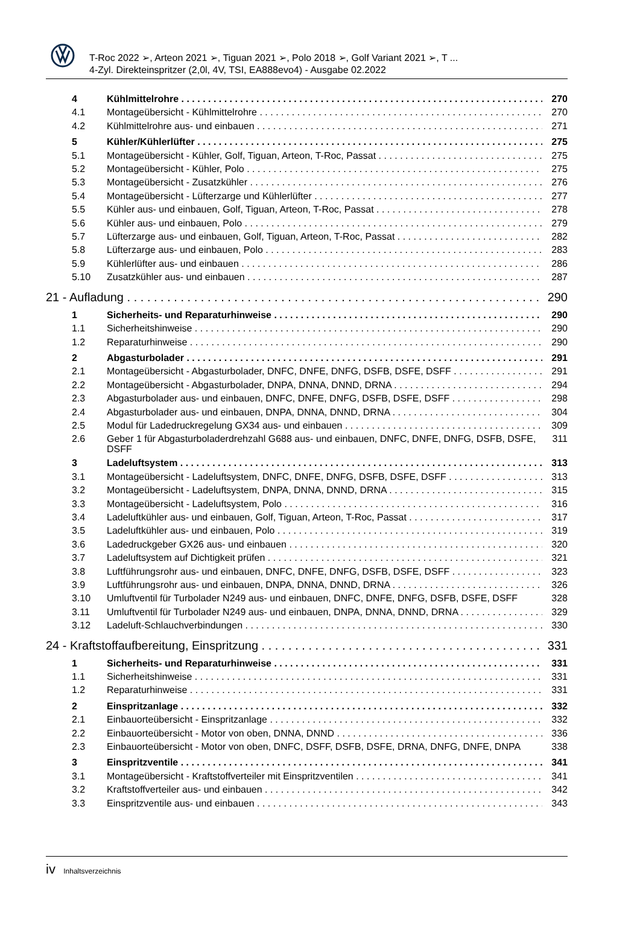T-Roc 2022 ➢, Arteon 2021 ➢, Tiguan 2021 ➢, Polo 2018 ➢, Golf Variant 2021 ➢, T ...
4-Zyl. Direkteinspritzer (2,0l, 4V, TSI, EA888evo4) - Ausgabe 02.2022
4 Kühlmittelrohre 270
4.1 Montageübersicht - Kühlmittelrohre 270
4.2 Kühlmittelrohre aus- und einbauen 271
5 Kühler/Kühlerlüfter 275
5.1 Montageübersicht - Kühler, Golf, Tiguan, Arteon, T-Roc, Passat 275
5.2 Montageübersicht - Kühler, Polo 275
5.3 Montageübersicht - Zusatzkühler 276
5.4 Montageübersicht - Lüfterzarge und Kühlerlüfter 277
5.5 Kühler aus- und einbauen, Golf, Tiguan, Arteon, T-Roc, Passat 278
5.6 Kühler aus- und einbauen, Polo 279
5.7 Lüfterzarge aus- und einbauen, Golf, Tiguan, Arteon, T-Roc, Passat 282
5.8 Lüfterzarge aus- und einbauen, Polo 283
5.9 Kühlerlüfter aus- und einbauen 286
5.10 Zusatzkühler aus- und einbauen 287
21 - Aufladung 290
1 Sicherheits- und Reparaturhinweise 290
1.1 Sicherheitshinweise 290
1.2 Reparaturhinweise 290
2 Abgasturbolader 291
2.1 Montageübersicht - Abgasturbolader, DNFC, DNFE, DNFG, DSFB, DSFE, DSFF 291
2.2 Montageübersicht - Abgasturbolader, DNPA, DNNA, DNND, DRNA 294
2.3 Abgasturbolader aus- und einbauen, DNFC, DNFE, DNFG, DSFB, DSFE, DSFF 298
2.4 Abgasturbolader aus- und einbauen, DNPA, DNNA, DNND, DRNA 304
2.5 Modul für Ladedruckregelung GX34 aus- und einbauen 309
2.6 Geber 1 für Abgasturboladerdrehzahl G688 aus- und einbauen, DNFC, DNFE, DNFG, DSFB, DSFE, DSFF 311
3 Ladeluftsystem 313
3.1 Montageübersicht - Ladeluftsystem, DNFC, DNFE, DNFG, DSFB, DSFE, DSFF 313
3.2 Montageübersicht - Ladeluftsystem, DNPA, DNNA, DNND, DRNA 315
3.3 Montageübersicht - Ladeluftsystem, Polo 316
3.4 Ladeluftkühler aus- und einbauen, Golf, Tiguan, Arteon, T-Roc, Passat 317
3.5 Ladeluftkühler aus- und einbauen, Polo 319
3.6 Ladedruckgeber GX26 aus- und einbauen 320
3.7 Ladeluftsystem auf Dichtigkeit prüfen 321
3.8 Luftführungsrohr aus- und einbauen, DNFC, DNFE, DNFG, DSFB, DSFE, DSFF 323
3.9 Luftführungsrohr aus- und einbauen, DNPA, DNNA, DNND, DRNA 326
3.10 Umluftventil für Turbolader N249 aus- und einbauen, DNFC, DNFE, DNFG, DSFB, DSFE, DSFF 328
3.11 Umluftventil für Turbolader N249 aus- und einbauen, DNPA, DNNA, DNND, DRNA 329
3.12 Ladeluft-Schlauchverbindungen 330
24 - Kraftstoffaufbereitung, Einspritzung 331
1 Sicherheits- und Reparaturhinweise 331
1.1 Sicherheitshinweise 331
1.2 Reparaturhinweise 331
2 Einspritzanlage 332
2.1 Einbauorteübersicht - Einspritzanlage 332
2.2 Einbauorteübersicht - Motor von oben, DNNA, DNND 336
2.3 Einbauorteübersicht - Motor von oben, DNFC, DSFF, DSFB, DSFE, DRNA, DNFG, DNFE, DNPA 338
3 Einspritzventile 341
3.1 Montageübersicht - Kraftstoffverteiler mit Einspritzventilen 341
3.2 Kraftstoffverteiler aus- und einbauen 342
3.3 Einspritzventile aus- und einbauen 343
iv Inhaltsverzeichnis